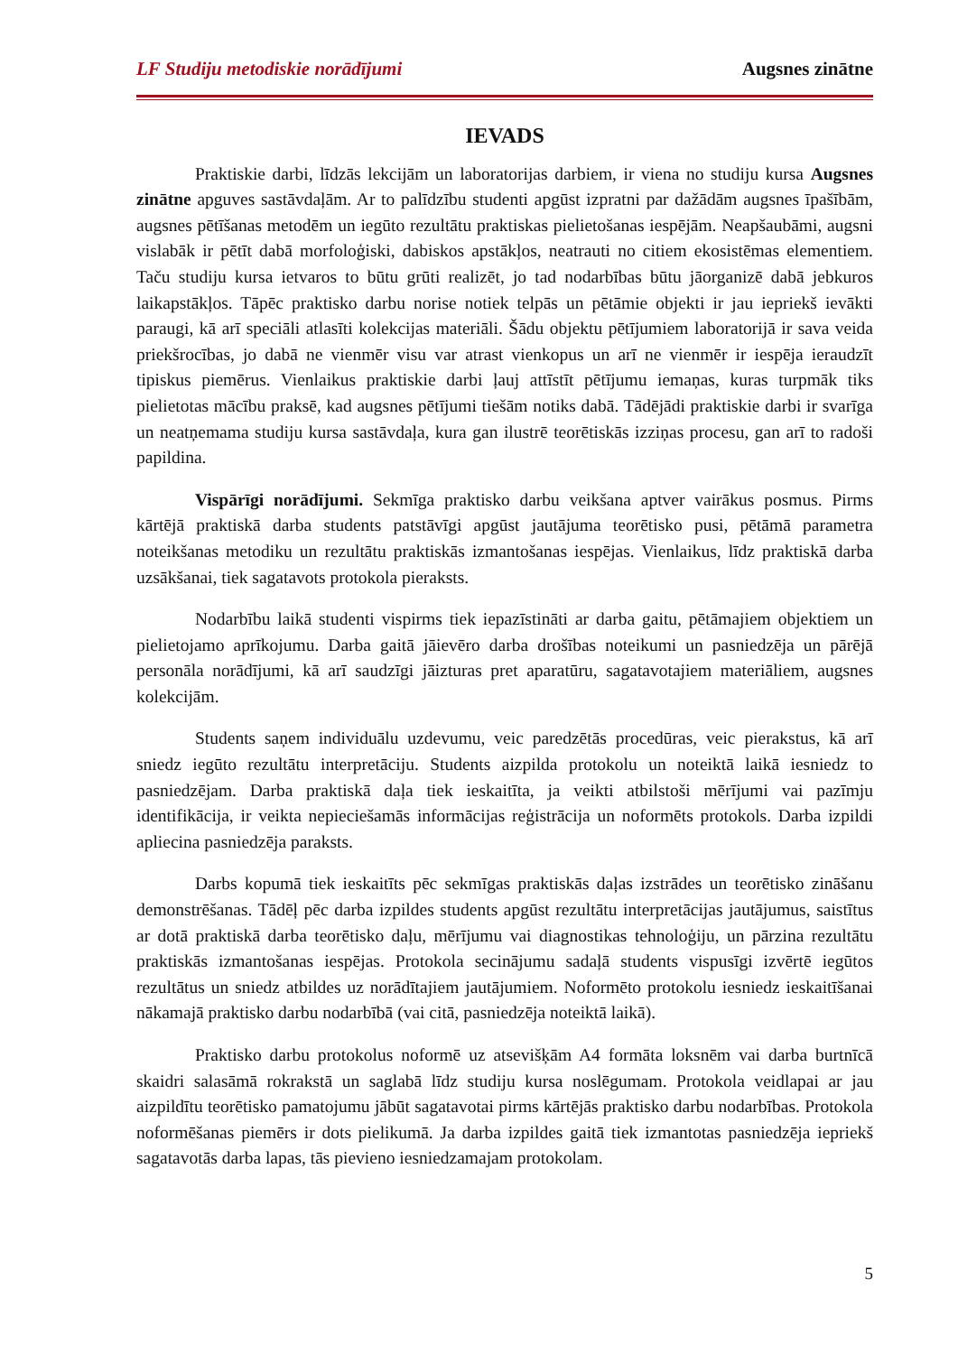LF Studiju metodiskie norādījumi Augsnes zinātne
IEVADS
Praktiskie darbi, līdzās lekcijām un laboratorijas darbiem, ir viena no studiju kursa Augsnes zinātne apguves sastāvdaļām. Ar to palīdzību studenti apgūst izpratni par dažādām augsnes īpašībām, augsnes pētīšanas metodēm un iegūto rezultātu praktiskas pielietošanas iespējām. Neapšaubāmi, augsni vislabāk ir pētīt dabā morfoloģiski, dabiskos apstākļos, neatrauti no citiem ekosistēmas elementiem. Taču studiju kursa ietvaros to būtu grūti realizēt, jo tad nodarbības būtu jāorganizē dabā jebkuros laikapstākļos. Tāpēc praktisko darbu norise notiek telpās un pētāmie objekti ir jau iepriekš ievākti paraugi, kā arī speciāli atlasīti kolekcijas materiāli. Šādu objektu pētījumiem laboratorijā ir sava veida priekšrocības, jo dabā ne vienmēr visu var atrast vienkopus un arī ne vienmēr ir iespēja ieraudzīt tipiskus piemērus. Vienlaikus praktiskie darbi ļauj attīstīt pētījumu iemaņas, kuras turpmāk tiks pielietotas mācību praksē, kad augsnes pētījumi tiešām notiks dabā. Tādējādi praktiskie darbi ir svarīga un neatņemama studiju kursa sastāvdaļa, kura gan ilustrē teorētiskās izziņas procesu, gan arī to radoši papildina.
Vispārīgi norādījumi. Sekmīga praktisko darbu veikšana aptver vairākus posmus. Pirms kārtējā praktiskā darba students patstāvīgi apgūst jautājuma teorētisko pusi, pētāmā parametra noteikšanas metodiku un rezultātu praktiskās izmantošanas iespējas. Vienlaikus, līdz praktiskā darba uzsākšanai, tiek sagatavots protokola pieraksts.
Nodarbību laikā studenti vispirms tiek iepazīstināti ar darba gaitu, pētāmajiem objektiem un pielietojamo aprīkojumu. Darba gaitā jāievēro darba drošības noteikumi un pasniedzēja un pārējā personāla norādījumi, kā arī saudzīgi jāizturas pret aparatūru, sagatavotajiem materiāliem, augsnes kolekcijām.
Students saņem individuālu uzdevumu, veic paredzētās procedūras, veic pierakstus, kā arī sniedz iegūto rezultātu interpretāciju. Students aizpilda protokolu un noteiktā laikā iesniedz to pasniedzējam. Darba praktiskā daļa tiek ieskaitīta, ja veikti atbilstoši mērījumi vai pazīmju identifikācija, ir veikta nepieciešamās informācijas reģistrācija un noformēts protokols. Darba izpildi apliecina pasniedzēja paraksts.
Darbs kopumā tiek ieskaitīts pēc sekmīgas praktiskās daļas izstrādes un teorētisko zināšanu demonstrēšanas. Tādēļ pēc darba izpildes students apgūst rezultātu interpretācijas jautājumus, saistītus ar dotā praktiskā darba teorētisko daļu, mērījumu vai diagnostikas tehnoloģiju, un pārzina rezultātu praktiskās izmantošanas iespējas. Protokola secinājumu sadaļā students vispusīgi izvērtē iegūtos rezultātus un sniedz atbildes uz norādītajiem jautājumiem. Noformēto protokolu iesniedz ieskaitīšanai nākamajā praktisko darbu nodarbībā (vai citā, pasniedzēja noteiktā laikā).
Praktisko darbu protokolus noformē uz atsevišķām A4 formāta loksnēm vai darba burtnīcā skaidri salasāmā rokrakstā un saglabā līdz studiju kursa noslēgumam. Protokola veidlapai ar jau aizpildītu teorētisko pamatojumu jābūt sagatavotai pirms kārtējās praktisko darbu nodarbības. Protokola noformēšanas piemērs ir dots pielikumā. Ja darba izpildes gaitā tiek izmantotas pasniedzēja iepriekš sagatavotās darba lapas, tās pievieno iesniedzamajam protokolam.
5